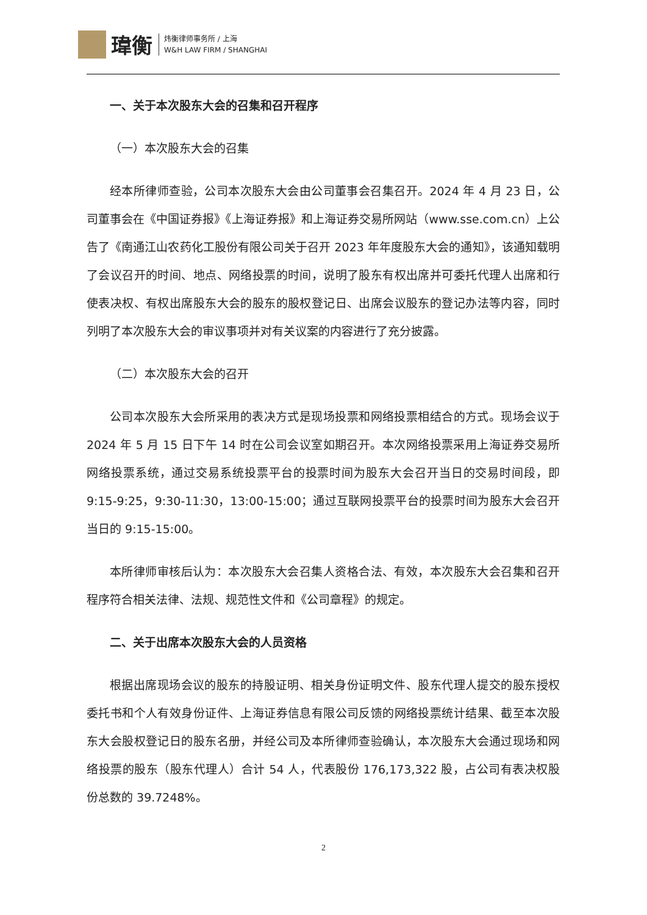瑋衡
炜衡律师事务所 / 上海
W&H LAW FIRM / SHANGHAI
一、关于本次股东大会的召集和召开程序
（一）本次股东大会的召集
经本所律师查验，公司本次股东大会由公司董事会召集召开。2024 年 4 月 23 日，公司董事会在《中国证券报》《上海证券报》和上海证券交易所网站（www.sse.com.cn）上公告了《南通江山农药化工股份有限公司关于召开 2023 年年度股东大会的通知》，该通知载明了会议召开的时间、地点、网络投票的时间，说明了股东有权出席并可委托代理人出席和行使表决权、有权出席股东大会的股东的股权登记日、出席会议股东的登记办法等内容，同时列明了本次股东大会的审议事项并对有关议案的内容进行了充分披露。
（二）本次股东大会的召开
公司本次股东大会所采用的表决方式是现场投票和网络投票相结合的方式。现场会议于 2024 年 5 月 15 日下午 14 时在公司会议室如期召开。本次网络投票采用上海证券交易所网络投票系统，通过交易系统投票平台的投票时间为股东大会召开当日的交易时间段，即 9:15-9:25，9:30-11:30，13:00-15:00；通过互联网投票平台的投票时间为股东大会召开当日的 9:15-15:00。
本所律师审核后认为：本次股东大会召集人资格合法、有效，本次股东大会召集和召开程序符合相关法律、法规、规范性文件和《公司章程》的规定。
二、关于出席本次股东大会的人员资格
根据出席现场会议的股东的持股证明、相关身份证明文件、股东代理人提交的股东授权委托书和个人有效身份证件、上海证券信息有限公司反馈的网络投票统计结果、截至本次股东大会股权登记日的股东名册，并经公司及本所律师查验确认，本次股东大会通过现场和网络投票的股东（股东代理人）合计 54 人，代表股份 176,173,322 股，占公司有表决权股份总数的 39.7248%。
2